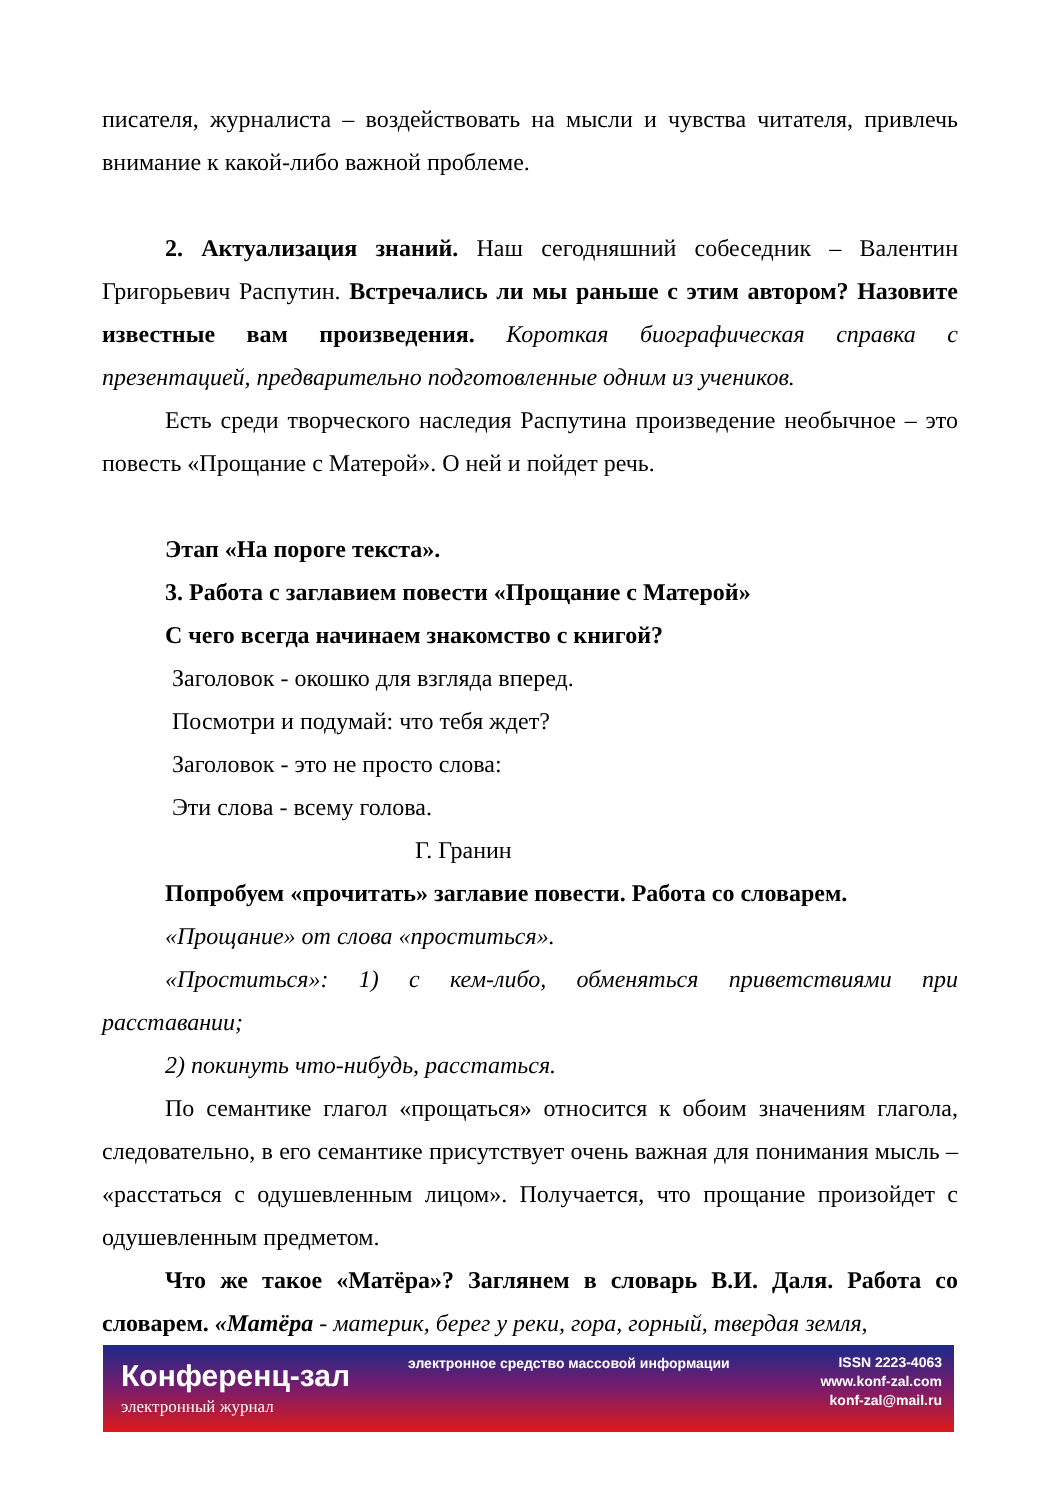писателя, журналиста – воздействовать на мысли и чувства читателя, привлечь внимание к какой-либо важной проблеме.
2. Актуализация знаний. Наш сегодняшний собеседник – Валентин Григорьевич Распутин. Встречались ли мы раньше с этим автором? Назовите известные вам произведения. Короткая биографическая справка с презентацией, предварительно подготовленные одним из учеников.
Есть среди творческого наследия Распутина произведение необычное – это повесть «Прощание с Матерой». О ней и пойдет речь.
Этап «На пороге текста».
3. Работа с заглавием повести «Прощание с Матерой»
С чего всегда начинаем знакомство с книгой?
Заголовок - окошко для взгляда вперед.
Посмотри и подумай: что тебя ждет?
Заголовок - это не просто слова:
Эти слова - всему голова.
Г. Гранин
Попробуем «прочитать» заглавие повести. Работа со словарем.
«Прощание» от слова «проститься».
«Проститься»: 1) с кем-либо, обменяться приветствиями при расставании;
2) покинуть что-нибудь, расстаться.
По семантике глагол «прощаться» относится к обоим значениям глагола, следовательно, в его семантике присутствует очень важная для понимания мысль – «расстаться с одушевленным лицом». Получается, что прощание произойдет с одушевленным предметом.
Что же такое «Матёра»? Заглянем в словарь В.И. Даля. Работа со словарем. «Матёра - материк, берег у реки, гора, горный, твердая земля,
Конференц-зал
электронный журнал
электронное средство массовой информации
ISSN 2223-4063
www.konf-zal.com
konf-zal@mail.ru